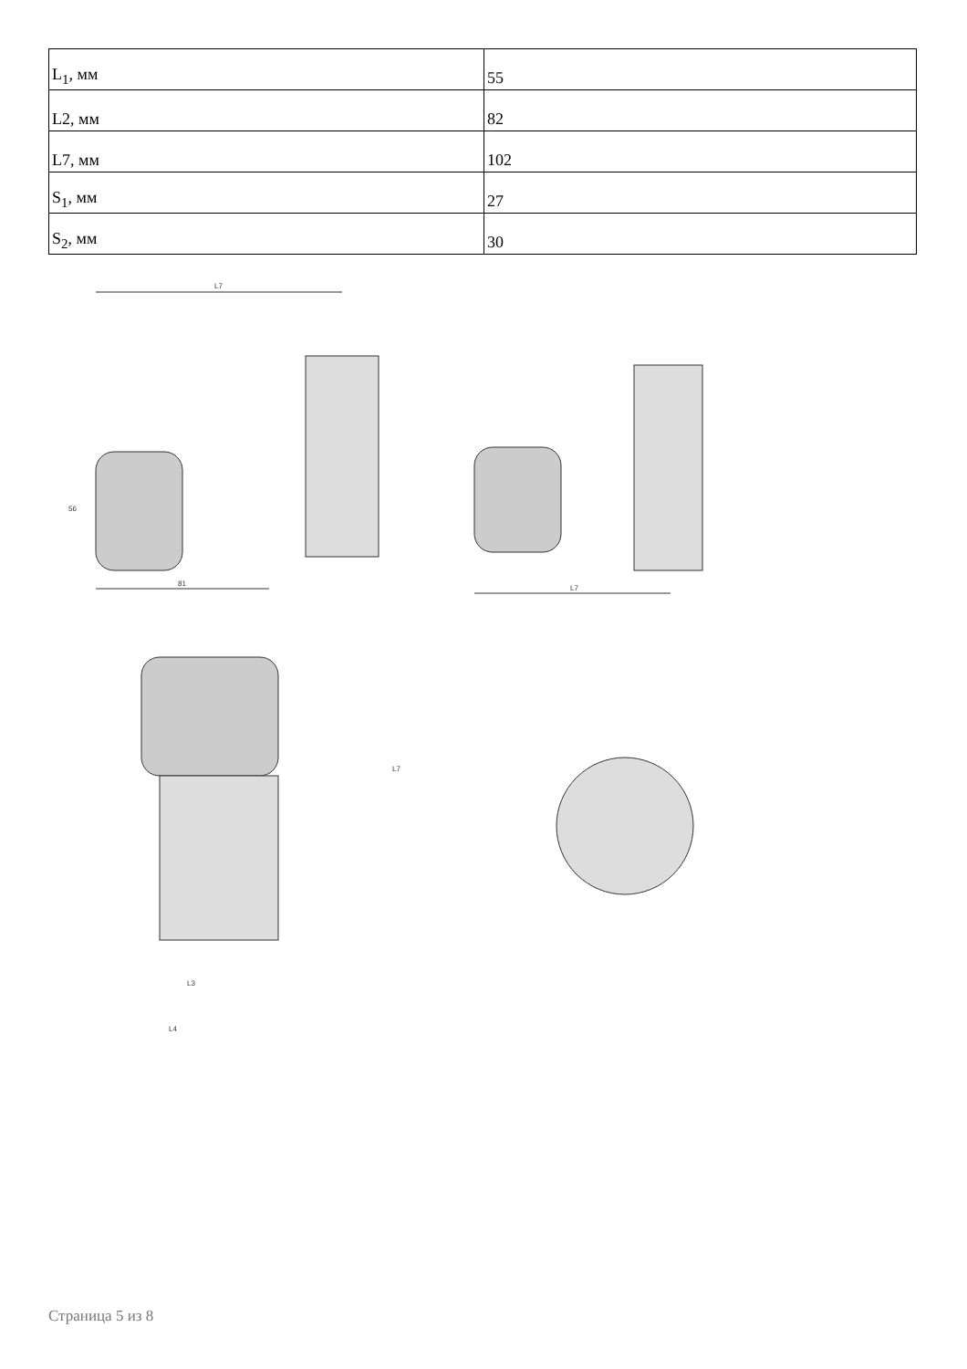| L<sub>1</sub>, мм | 55 |
| L2, мм | 82 |
| L7, мм | 102 |
| S<sub>1</sub>, мм | 27 |
| S<sub>2</sub>, мм | 30 |
L7
81
L7
56
L7
L4
L3
Страница 5 из 8